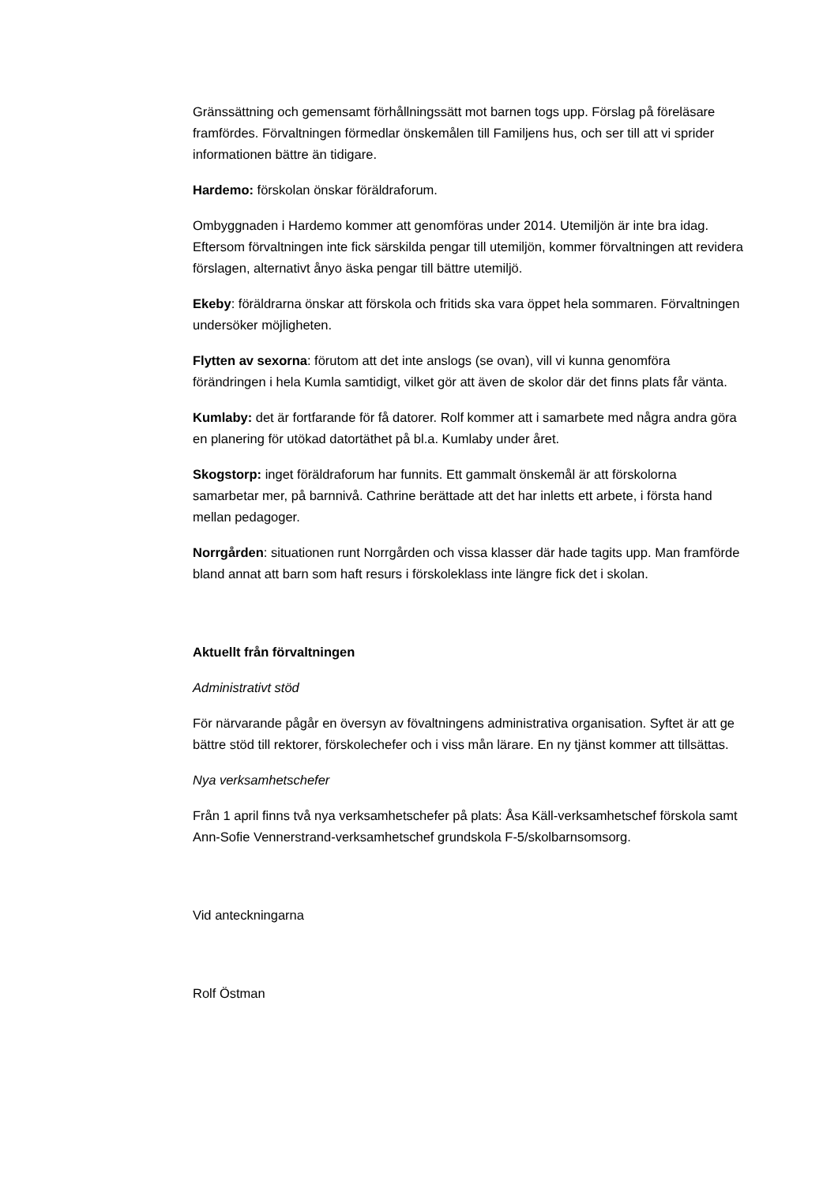Gränssättning och gemensamt förhållningssätt mot barnen togs upp. Förslag på föreläsare framfördes. Förvaltningen förmedlar önskemålen till Familjens hus, och ser till att vi sprider informationen bättre än tidigare.
Hardemo: förskolan önskar föräldraforum.
Ombyggnaden i Hardemo kommer att genomföras under 2014. Utemiljön är inte bra idag. Eftersom förvaltningen inte fick särskilda pengar till utemiljön, kommer förvaltningen att revidera förslagen, alternativt ånyo äska pengar till bättre utemiljö.
Ekeby: föräldrarna önskar att förskola och fritids ska vara öppet hela sommaren. Förvaltningen undersöker möjligheten.
Flytten av sexorna: förutom att det inte anslogs (se ovan), vill vi kunna genomföra förändringen i hela Kumla samtidigt, vilket gör att även de skolor där det finns plats får vänta.
Kumlaby: det är fortfarande för få datorer. Rolf kommer att i samarbete med några andra göra en planering för utökad datortäthet på bl.a. Kumlaby under året.
Skogstorp: inget föräldraforum har funnits. Ett gammalt önskemål är att förskolorna samarbetar mer, på barnnivå. Cathrine berättade att det har inletts ett arbete, i första hand mellan pedagoger.
Norrgården: situationen runt Norrgården och vissa klasser där hade tagits upp. Man framförde bland annat att barn som haft resurs i förskoleklass inte längre fick det i skolan.
Aktuellt från förvaltningen
Administrativt stöd
För närvarande pågår en översyn av fövaltningens administrativa organisation. Syftet är att ge bättre stöd till rektorer, förskolechefer och i viss mån lärare. En ny tjänst kommer att tillsättas.
Nya verksamhetschefer
Från 1 april finns två nya verksamhetschefer på plats: Åsa Käll-verksamhetschef förskola samt Ann-Sofie Vennerstrand-verksamhetschef grundskola F-5/skolbarnsomsorg.
Vid anteckningarna
Rolf Östman